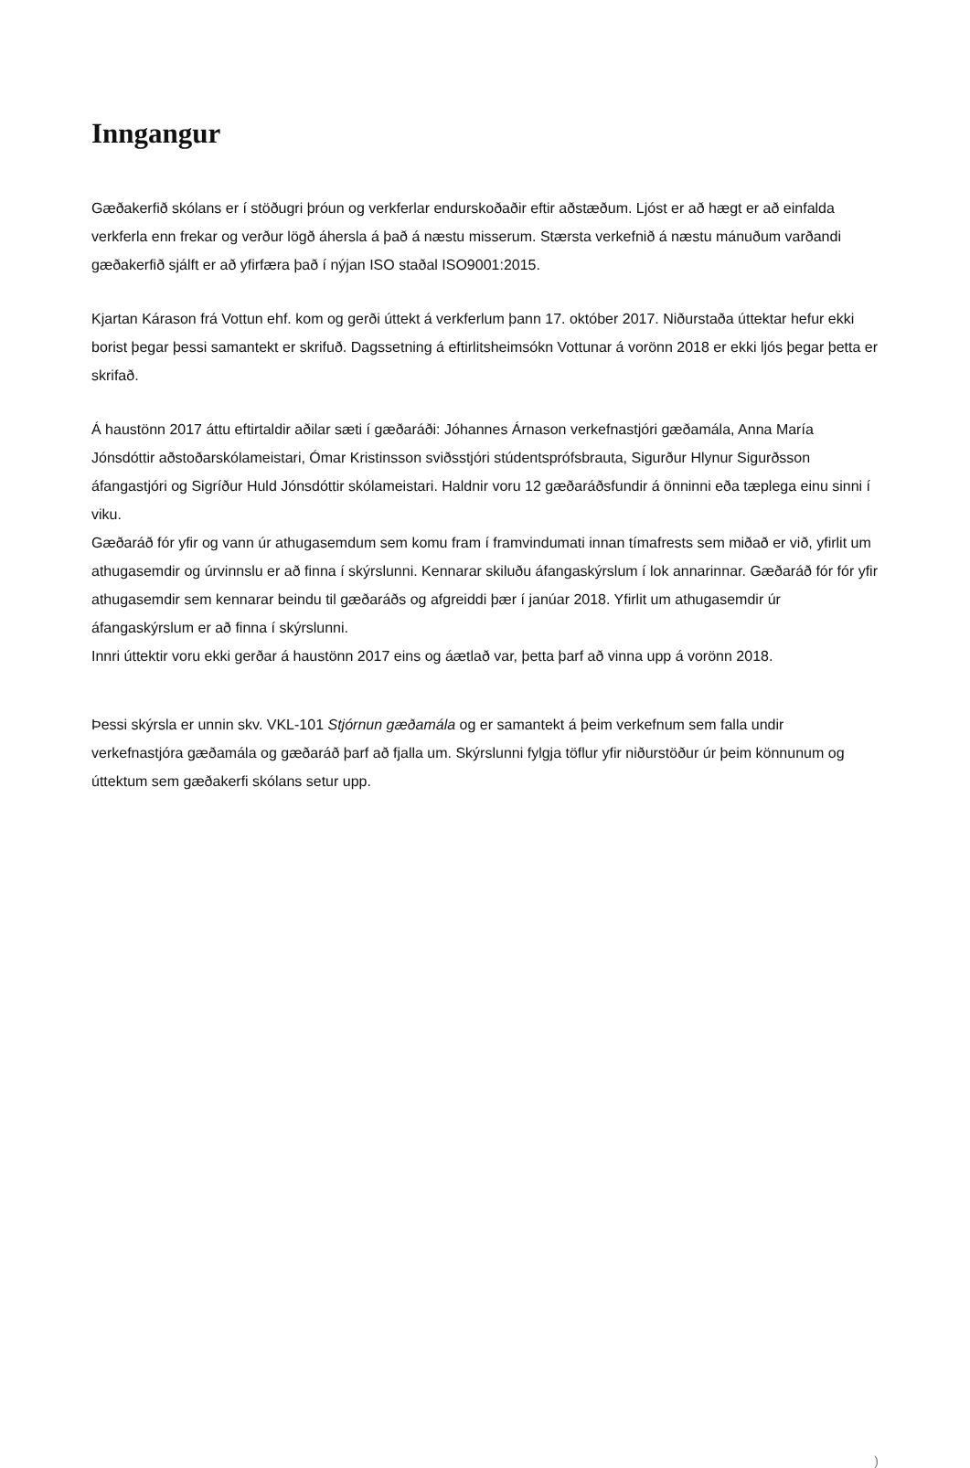Inngangur
Gæðakerfið skólans er í stöðugri þróun og verkferlar endurskoðaðir eftir aðstæðum. Ljóst er að hægt er að einfalda verkferla enn frekar og verður lögð áhersla á það á næstu misserum. Stærsta verkefnið á næstu mánuðum varðandi gæðakerfið sjálft er að yfirfæra það í nýjan ISO staðal ISO9001:2015.
Kjartan Kárason frá Vottun ehf. kom og gerði úttekt á verkferlum þann 17. október 2017. Niðurstaða úttektar hefur ekki borist þegar þessi samantekt er skrifuð. Dagssetning á eftirlitsheimsókn Vottunar á vorönn 2018 er ekki ljós þegar þetta er skrifað.
Á haustönn 2017 áttu eftirtaldir aðilar sæti í gæðaráði: Jóhannes Árnason verkefnastjóri gæðamála, Anna María Jónsdóttir aðstoðarskólameistari, Ómar Kristinsson sviðsstjóri stúdentsprófsbrauta, Sigurður Hlynur Sigurðsson áfangastjóri og Sigríður Huld Jónsdóttir skólameistari. Haldnir voru 12 gæðaráðsfundir á önninni eða tæplega einu sinni í viku.
Gæðaráð fór yfir og vann úr athugasemdum sem komu fram í framvindumati innan tímafrests sem miðað er við, yfirlit um athugasemdir og úrvinnslu er að finna í skýrslunni. Kennarar skiluðu áfangaskýrslum í lok annarinnar. Gæðaráð fór fór yfir athugasemdir sem kennarar beindu til gæðaráðs og afgreiddi þær í janúar 2018. Yfirlit um athugasemdir úr áfangaskýrslum er að finna í skýrslunni.
Innri úttektir voru ekki gerðar á haustönn 2017 eins og áætlað var, þetta þarf að vinna upp á vorönn 2018.
Þessi skýrsla er unnin skv. VKL-101 Stjórnun gæðamála og er samantekt á þeim verkefnum sem falla undir verkefnastjóra gæðamála og gæðaráð þarf að fjalla um. Skýrslunni fylgja töflur yfir niðurstöður úr þeim könnunum og úttektum sem gæðakerfi skólans setur upp.
)